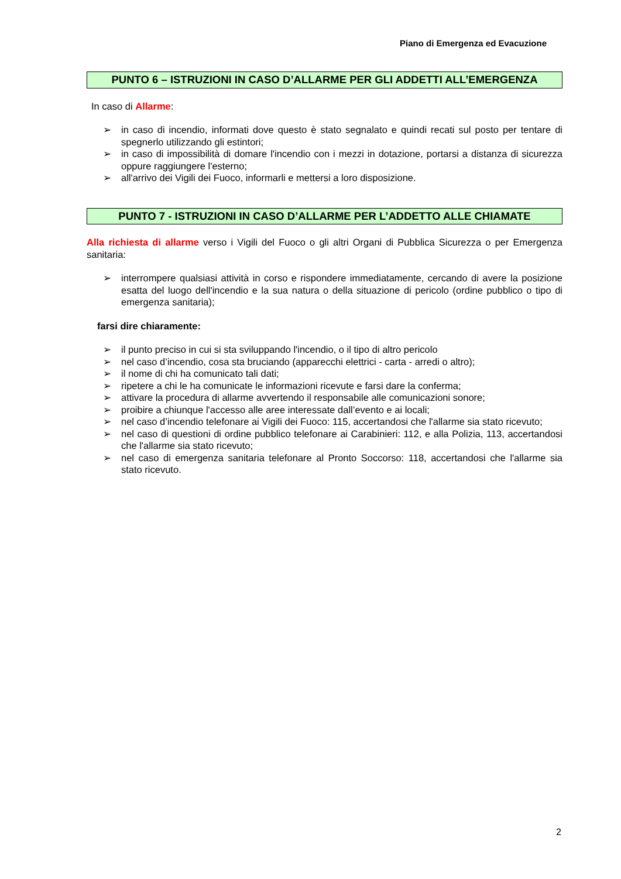Piano di Emergenza ed Evacuzione
PUNTO 6 – ISTRUZIONI IN CASO D’ALLARME PER GLI ADDETTI ALL’EMERGENZA
In caso di Allarme:
➢ in caso di incendio, informati dove questo è stato segnalato e quindi recati sul posto per tentare di spegnerlo utilizzando gli estintori;
➢ in caso di impossibilità di domare l'incendio con i mezzi in dotazione, portarsi a distanza di sicurezza oppure raggiungere l'esterno;
➢ all'arrivo dei Vigili dei Fuoco, informarli e mettersi a loro disposizione.
PUNTO 7 - ISTRUZIONI IN CASO D’ALLARME PER L’ADDETTO ALLE CHIAMATE
Alla richiesta di allarme verso i Vigili del Fuoco o gli altri Organi di Pubblica Sicurezza o per Emergenza sanitaria:
➢ interrompere qualsiasi attività in corso e rispondere immediatamente, cercando di avere la posizione esatta del luogo dell'incendio e la sua natura o della situazione di pericolo (ordine pubblico o tipo di emergenza sanitaria);
farsi dire chiaramente:
➢ il punto preciso in cui si sta sviluppando l'incendio, o il tipo di altro pericolo
➢ nel caso d’incendio, cosa sta bruciando (apparecchi elettrici - carta - arredi o altro);
➢ il nome di chi ha comunicato tali dati;
➢ ripetere a chi le ha comunicate le informazioni ricevute e farsi dare la conferma;
➢ attivare la procedura di allarme avvertendo il responsabile alle comunicazioni sonore;
➢ proibire a chiunque l'accesso alle aree interessate dall’evento e ai locali;
➢ nel caso d’incendio telefonare ai Vigili dei Fuoco: 115, accertandosi che l'allarme sia stato ricevuto;
➢ nel caso di questioni di ordine pubblico telefonare ai Carabinieri: 112, e alla Polizia, 113, accertandosi che l'allarme sia stato ricevuto;
➢ nel caso di emergenza sanitaria telefonare al Pronto Soccorso: 118, accertandosi che l'allarme sia stato ricevuto.
2